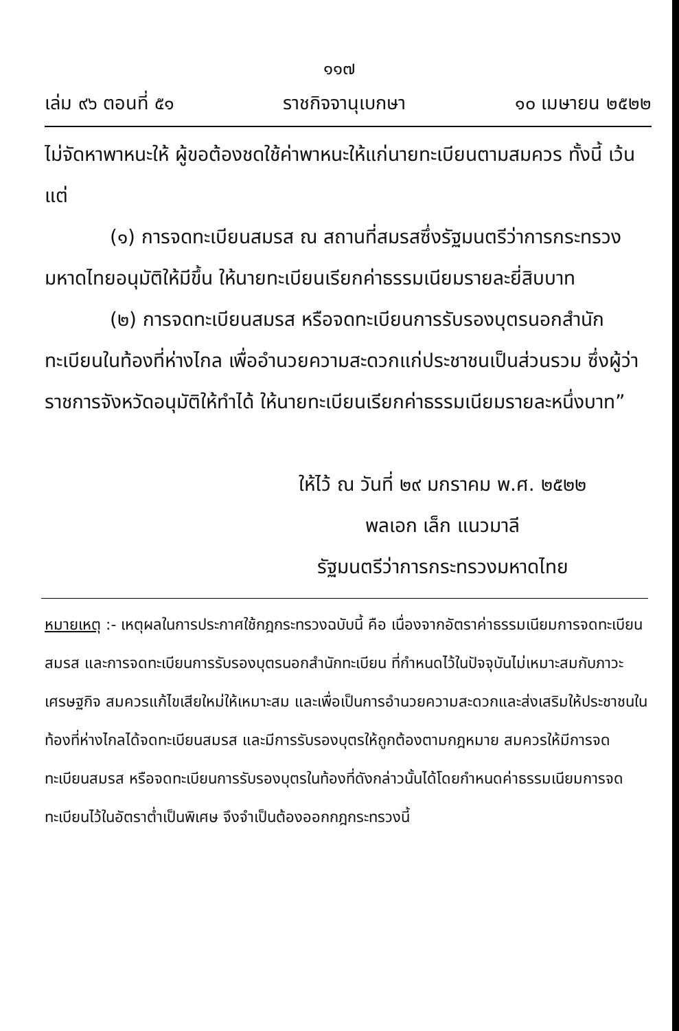๑๑๗
เล่ม ๙๖ ตอนที่ ๕๑ ราชกิจจานุเบกษา ๑๐ เมษายน ๒๕๒๒
ไม่จัดหาพาหนะให้ ผู้ขอต้องชดใช้ค่าพาหนะให้แก่นายทะเบียนตามสมควร ทั้งนี้ เว้นแต่
(๑) การจดทะเบียนสมรส ณ สถานที่สมรสซึ่งรัฐมนตรีว่าการกระทรวงมหาดไทยอนุมัติให้มีขึ้น ให้นายทะเบียนเรียกค่าธรรมเนียมรายละยี่สิบบาท
(๒) การจดทะเบียนสมรส หรือจดทะเบียนการรับรองบุตรนอกสำนักทะเบียนในท้องที่ห่างไกล เพื่ออำนวยความสะดวกแก่ประชาชนเป็นส่วนรวม ซึ่งผู้ว่าราชการจังหวัดอนุมัติให้ทำได้ ให้นายทะเบียนเรียกค่าธรรมเนียมรายละหนึ่งบาท”
ให้ไว้ ณ วันที่ ๒๙ มกราคม พ.ศ. ๒๕๒๒
พลเอก เล็ก แนวมาลี
รัฐมนตรีว่าการกระทรวงมหาดไทย
หมายเหตุ :- เหตุผลในการประกาศใช้กฎกระทรวงฉบับนี้ คือ เนื่องจากอัตราค่าธรรมเนียมการจดทะเบียนสมรส และการจดทะเบียนการรับรองบุตรนอกสำนักทะเบียน ที่กำหนดไว้ในปัจจุบันไม่เหมาะสมกับภาวะเศรษฐกิจ สมควรแก้ไขเสียใหม่ให้เหมาะสม และเพื่อเป็นการอำนวยความสะดวกและส่งเสริมให้ประชาชนในท้องที่ห่างไกลได้จดทะเบียนสมรส และมีการรับรองบุตรให้ถูกต้องตามกฎหมาย สมควรให้มีการจดทะเบียนสมรส หรือจดทะเบียนการรับรองบุตรในท้องที่ดังกล่าวนั้นได้โดยกำหนดค่าธรรมเนียมการจดทะเบียนไว้ในอัตราต่ำเป็นพิเศษ จึงจำเป็นต้องออกกฎกระทรวงนี้